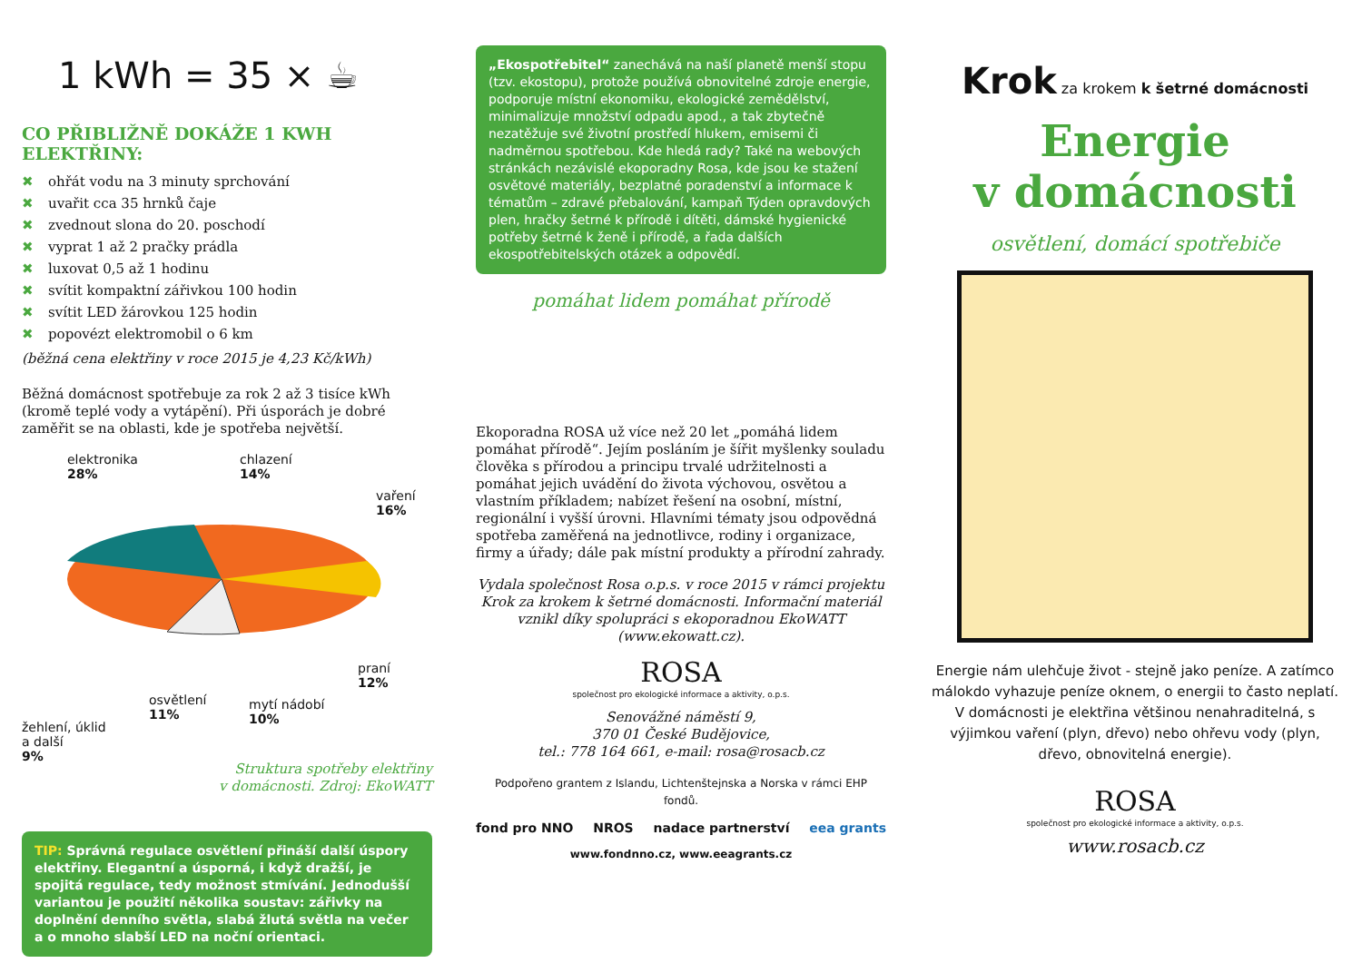1 kWh = 35 × ☕
CO PŘIBLIŽNĚ DOKÁŽE 1 KWH ELEKTŘINY:
✖ ohřát vodu na 3 minuty sprchování
✖ uvařit cca 35 hrnků čaje
✖ zvednout slona do 20. poschodí
✖ vyprat 1 až 2 pračky prádla
✖ luxovat 0,5 až 1 hodinu
✖ svítit kompaktní zářivkou 100 hodin
✖ svítit LED žárovkou 125 hodin
✖ popovézt elektromobil o 6 km
(běžná cena elektřiny v roce 2015 je 4,23 Kč/kWh)
Běžná domácnost spotřebuje za rok 2 až 3 tisíce kWh (kromě teplé vody a vytápění). Při úsporách je dobré zaměřit se na oblasti, kde je spotřeba největší.
elektronika
28%
chlazení
14%
vaření
16%
praní
12%
mytí nádobí
10%
osvětlení
11%
žehlení, úklid
a další
9%
Struktura spotřeby elektřiny
v domácnosti. Zdroj: EkoWATT
TIP: Správná regulace osvětlení přináší další úspory elektřiny. Elegantní a úsporná, i když dražší, je spojitá regulace, tedy možnost stmívání. Jednodušší variantou je použití několika soustav: zářivky na doplnění denního světla, slabá žlutá světla na večer a o mnoho slabší LED na noční orientaci.
„Ekospotřebitel“ zanechává na naší planetě menší stopu (tzv. ekostopu), protože používá obnovitelné zdroje energie, podporuje místní ekonomiku, ekologické zemědělství, minimalizuje množství odpadu apod., a tak zbytečně nezatěžuje své životní prostředí hlukem, emisemi či nadměrnou spotřebou. Kde hledá rady? Také na webových stránkách nezávislé ekoporadny Rosa, kde jsou ke stažení osvětové materiály, bezplatné poradenství a informace k tématům – zdravé přebalování, kampaň Týden opravdových plen, hračky šetrné k přírodě i dítěti, dámské hygienické potřeby šetrné k ženě i přírodě, a řada dalších ekospotřebitelských otázek a odpovědí.
pomáhat lidem pomáhat přírodě
Ekoporadna ROSA už více než 20 let „pomáhá lidem pomáhat přírodě“. Jejím posláním je šířit myšlenky souladu člověka s přírodou a principu trvalé udržitelnosti a pomáhat jejich uvádění do života výchovou, osvětou a vlastním příkladem; nabízet řešení na osobní, místní, regionální i vyšší úrovni. Hlavními tématy jsou odpovědná spotřeba zaměřená na jednotlivce, rodiny i organizace, firmy a úřady; dále pak místní produkty a přírodní zahrady.
Vydala společnost Rosa o.p.s. v roce 2015 v rámci projektu Krok za krokem k šetrné domácnosti. Informační materiál vznikl díky spolupráci s ekoporadnou EkoWATT (www.ekowatt.cz).
ROSA
společnost pro ekologické informace a aktivity, o.p.s.
Senovážné náměstí 9,
370 01 České Budějovice,
tel.: 778 164 661, e-mail: rosa@rosacb.cz
Podpořeno grantem z Islandu, Lichtenštejnska a Norska v rámci EHP fondů.
fond pro NNO NROS nadace partnerství eea grants
www.fondnno.cz, www.eeagrants.cz
Krok za krokem k šetrné domácnosti
Energie
v domácnosti
osvětlení, domácí spotřebiče
Energie nám ulehčuje život - stejně jako peníze. A zatímco málokdo vyhazuje peníze oknem, o energii to často neplatí. V domácnosti je elektřina většinou nenahraditelná, s výjimkou vaření (plyn, dřevo) nebo ohřevu vody (plyn, dřevo, obnovitelná energie).
ROSA
společnost pro ekologické informace a aktivity, o.p.s.
www.rosacb.cz